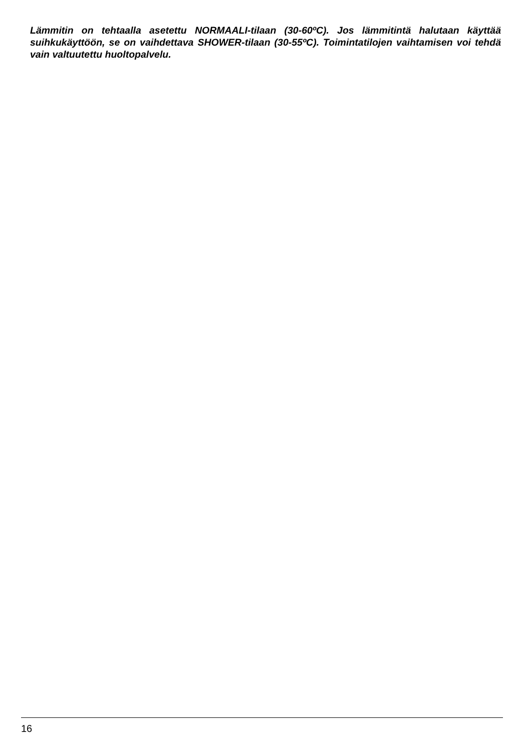Lämmitin on tehtaalla asetettu NORMAALI-tilaan (30-60ºC). Jos lämmitintä halutaan käyttää suihkukäyttöön, se on vaihdettava SHOWER-tilaan (30-55ºC). Toimintatilojen vaihtamisen voi tehdä vain valtuutettu huoltopalvelu.
16